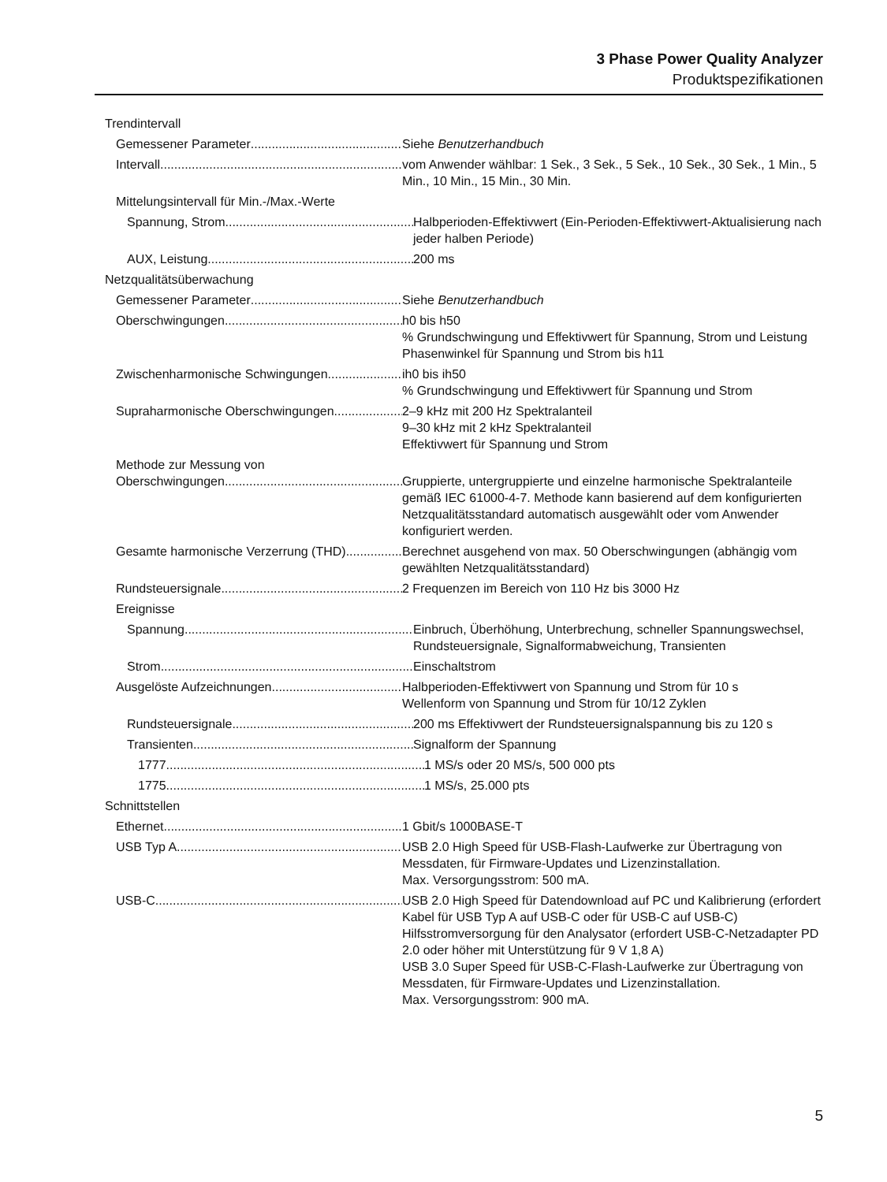3 Phase Power Quality Analyzer
Produktspezifikationen
Trendintervall
Gemessener Parameter Siehe Benutzerhandbuch
Intervall vom Anwender wählbar: 1 Sek., 3 Sek., 5 Sek., 10 Sek., 30 Sek., 1 Min., 5 Min., 10 Min., 15 Min., 30 Min.
Mittelungsintervall für Min.-/Max.-Werte
Spannung, Strom Halbperioden-Effektivwert (Ein-Perioden-Effektivwert-Aktualisierung nach jeder halben Periode)
AUX, Leistung 200 ms
Netzqualitätsüberwachung
Gemessener Parameter Siehe Benutzerhandbuch
Oberschwingungen h0 bis h50
% Grundschwingung und Effektivwert für Spannung, Strom und Leistung
Phasenwinkel für Spannung und Strom bis h11
Zwischenharmonische Schwingungen ih0 bis ih50
% Grundschwingung und Effektivwert für Spannung und Strom
Supraharmonische Oberschwingungen 2–9 kHz mit 200 Hz Spektralanteil
9–30 kHz mit 2 kHz Spektralanteil
Effektivwert für Spannung und Strom
Methode zur Messung von
Oberschwingungen Gruppierte, untergruppierte und einzelne harmonische Spektralanteile gemäß IEC 61000-4-7. Methode kann basierend auf dem konfigurierten Netzqualitätsstandard automatisch ausgewählt oder vom Anwender konfiguriert werden.
Gesamte harmonische Verzerrung (THD) Berechnet ausgehend von max. 50 Oberschwingungen (abhängig vom gewählten Netzqualitätsstandard)
Rundsteuersignale 2 Frequenzen im Bereich von 110 Hz bis 3000 Hz
Ereignisse
Spannung Einbruch, Überhöhung, Unterbrechung, schneller Spannungswechsel, Rundsteuersignale, Signalformabweichung, Transienten
Strom Einschaltstrom
Ausgelöste Aufzeichnungen Halbperioden-Effektivwert von Spannung und Strom für 10 s
Wellenform von Spannung und Strom für 10/12 Zyklen
Rundsteuersignale 200 ms Effektivwert der Rundsteuersignalspannung bis zu 120 s
Transienten Signalform der Spannung
1777 1 MS/s oder 20 MS/s, 500 000 pts
1775 1 MS/s, 25.000 pts
Schnittstellen
Ethernet 1 Gbit/s 1000BASE-T
USB Typ A USB 2.0 High Speed für USB-Flash-Laufwerke zur Übertragung von Messdaten, für Firmware-Updates und Lizenzinstallation.
Max. Versorgungsstrom: 500 mA.
USB-C USB 2.0 High Speed für Datendownload auf PC und Kalibrierung (erfordert Kabel für USB Typ A auf USB-C oder für USB-C auf USB-C)
Hilfsstromversorgung für den Analysator (erfordert USB-C-Netzadapter PD 2.0 oder höher mit Unterstützung für 9 V 1,8 A)
USB 3.0 Super Speed für USB-C-Flash-Laufwerke zur Übertragung von Messdaten, für Firmware-Updates und Lizenzinstallation.
Max. Versorgungsstrom: 900 mA.
5